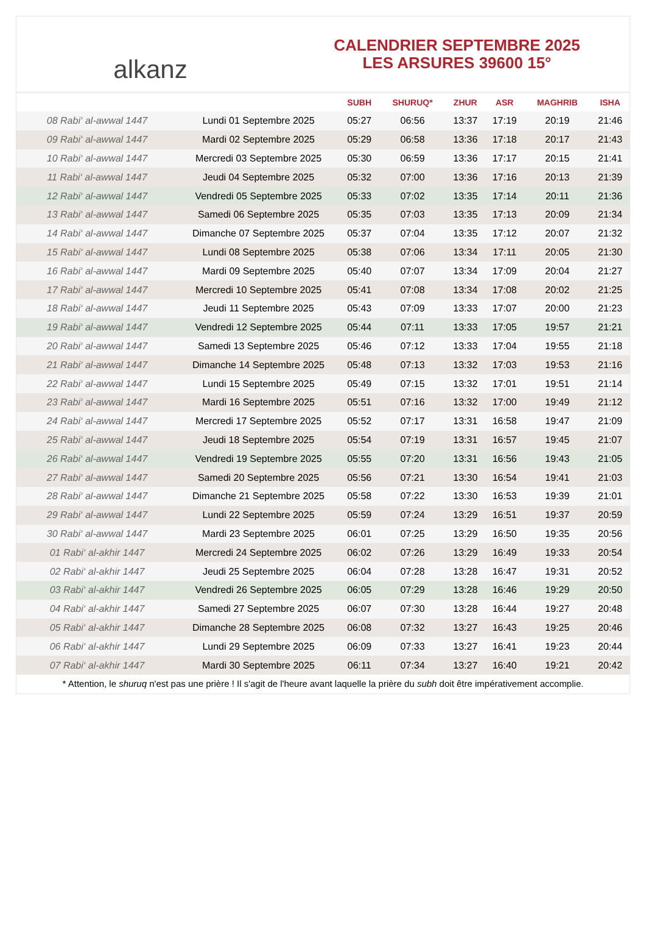alkanz
CALENDRIER SEPTEMBRE 2025
LES ARSURES 39600 15°
| | | SUBH | SHURUQ* | ZHUR | ASR | MAGHRIB | ISHA |
| --- | --- | --- | --- | --- | --- | --- | --- |
| 08 Rabi‘ al-awwal 1447 | Lundi 01 Septembre 2025 | 05:27 | 06:56 | 13:37 | 17:19 | 20:19 | 21:46 |
| 09 Rabi‘ al-awwal 1447 | Mardi 02 Septembre 2025 | 05:29 | 06:58 | 13:36 | 17:18 | 20:17 | 21:43 |
| 10 Rabi‘ al-awwal 1447 | Mercredi 03 Septembre 2025 | 05:30 | 06:59 | 13:36 | 17:17 | 20:15 | 21:41 |
| 11 Rabi‘ al-awwal 1447 | Jeudi 04 Septembre 2025 | 05:32 | 07:00 | 13:36 | 17:16 | 20:13 | 21:39 |
| 12 Rabi‘ al-awwal 1447 | Vendredi 05 Septembre 2025 | 05:33 | 07:02 | 13:35 | 17:14 | 20:11 | 21:36 |
| 13 Rabi‘ al-awwal 1447 | Samedi 06 Septembre 2025 | 05:35 | 07:03 | 13:35 | 17:13 | 20:09 | 21:34 |
| 14 Rabi‘ al-awwal 1447 | Dimanche 07 Septembre 2025 | 05:37 | 07:04 | 13:35 | 17:12 | 20:07 | 21:32 |
| 15 Rabi‘ al-awwal 1447 | Lundi 08 Septembre 2025 | 05:38 | 07:06 | 13:34 | 17:11 | 20:05 | 21:30 |
| 16 Rabi‘ al-awwal 1447 | Mardi 09 Septembre 2025 | 05:40 | 07:07 | 13:34 | 17:09 | 20:04 | 21:27 |
| 17 Rabi‘ al-awwal 1447 | Mercredi 10 Septembre 2025 | 05:41 | 07:08 | 13:34 | 17:08 | 20:02 | 21:25 |
| 18 Rabi‘ al-awwal 1447 | Jeudi 11 Septembre 2025 | 05:43 | 07:09 | 13:33 | 17:07 | 20:00 | 21:23 |
| 19 Rabi‘ al-awwal 1447 | Vendredi 12 Septembre 2025 | 05:44 | 07:11 | 13:33 | 17:05 | 19:57 | 21:21 |
| 20 Rabi‘ al-awwal 1447 | Samedi 13 Septembre 2025 | 05:46 | 07:12 | 13:33 | 17:04 | 19:55 | 21:18 |
| 21 Rabi‘ al-awwal 1447 | Dimanche 14 Septembre 2025 | 05:48 | 07:13 | 13:32 | 17:03 | 19:53 | 21:16 |
| 22 Rabi‘ al-awwal 1447 | Lundi 15 Septembre 2025 | 05:49 | 07:15 | 13:32 | 17:01 | 19:51 | 21:14 |
| 23 Rabi‘ al-awwal 1447 | Mardi 16 Septembre 2025 | 05:51 | 07:16 | 13:32 | 17:00 | 19:49 | 21:12 |
| 24 Rabi‘ al-awwal 1447 | Mercredi 17 Septembre 2025 | 05:52 | 07:17 | 13:31 | 16:58 | 19:47 | 21:09 |
| 25 Rabi‘ al-awwal 1447 | Jeudi 18 Septembre 2025 | 05:54 | 07:19 | 13:31 | 16:57 | 19:45 | 21:07 |
| 26 Rabi‘ al-awwal 1447 | Vendredi 19 Septembre 2025 | 05:55 | 07:20 | 13:31 | 16:56 | 19:43 | 21:05 |
| 27 Rabi‘ al-awwal 1447 | Samedi 20 Septembre 2025 | 05:56 | 07:21 | 13:30 | 16:54 | 19:41 | 21:03 |
| 28 Rabi‘ al-awwal 1447 | Dimanche 21 Septembre 2025 | 05:58 | 07:22 | 13:30 | 16:53 | 19:39 | 21:01 |
| 29 Rabi‘ al-awwal 1447 | Lundi 22 Septembre 2025 | 05:59 | 07:24 | 13:29 | 16:51 | 19:37 | 20:59 |
| 30 Rabi‘ al-awwal 1447 | Mardi 23 Septembre 2025 | 06:01 | 07:25 | 13:29 | 16:50 | 19:35 | 20:56 |
| 01 Rabi‘ al-akhir 1447 | Mercredi 24 Septembre 2025 | 06:02 | 07:26 | 13:29 | 16:49 | 19:33 | 20:54 |
| 02 Rabi‘ al-akhir 1447 | Jeudi 25 Septembre 2025 | 06:04 | 07:28 | 13:28 | 16:47 | 19:31 | 20:52 |
| 03 Rabi‘ al-akhir 1447 | Vendredi 26 Septembre 2025 | 06:05 | 07:29 | 13:28 | 16:46 | 19:29 | 20:50 |
| 04 Rabi‘ al-akhir 1447 | Samedi 27 Septembre 2025 | 06:07 | 07:30 | 13:28 | 16:44 | 19:27 | 20:48 |
| 05 Rabi‘ al-akhir 1447 | Dimanche 28 Septembre 2025 | 06:08 | 07:32 | 13:27 | 16:43 | 19:25 | 20:46 |
| 06 Rabi‘ al-akhir 1447 | Lundi 29 Septembre 2025 | 06:09 | 07:33 | 13:27 | 16:41 | 19:23 | 20:44 |
| 07 Rabi‘ al-akhir 1447 | Mardi 30 Septembre 2025 | 06:11 | 07:34 | 13:27 | 16:40 | 19:21 | 20:42 |
* Attention, le shuruq n'est pas une prière ! Il s'agit de l'heure avant laquelle la prière du subh doit être impérativement accomplie.